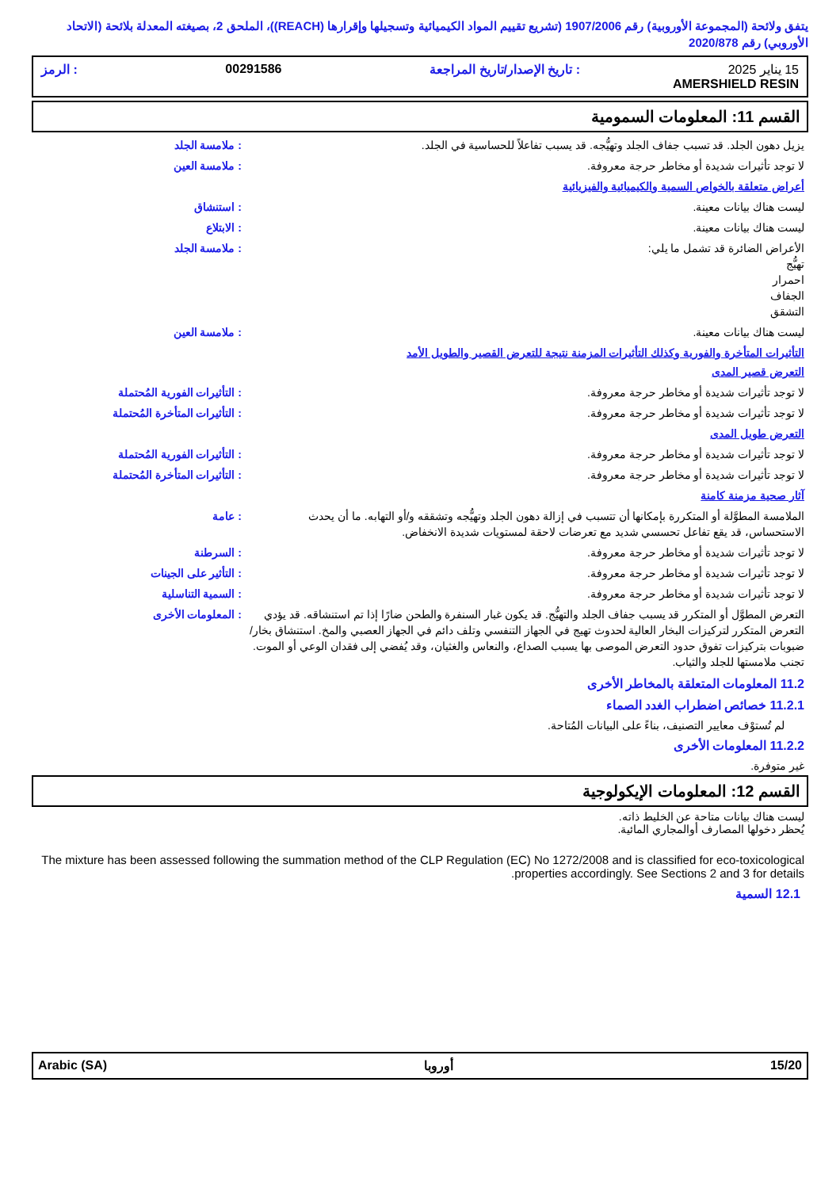يتفق ولائحة (المجموعة الأوروبية) رقم 1907/2006 (تشريع تقييم المواد الكيميائية وتسجيلها وإقرارها (REACH))، الملحق 2، بصيغته المعدلة بلائحة (الاتحاد الأوروبي) رقم 2020/878
15 يناير 2025: تاريخ الإصدار/تاريخ المراجعة 00291586: الرمز
AMERSHIELD RESIN
القسم 11: المعلومات السمومية
يزيل دهون الجلد. قد تسبب جفاف الجلد وتهيُّجه. قد يسبب تفاعلاً للحساسية في الجلد. : ملامسة الجلد
لا توجد تأثيرات شديدة أو مخاطر حرجة معروفة. : ملامسة العين
أعراض متعلقة بالخواص السمية والكيميائية والفيزيائية
ليست هناك بيانات معينة. : استنشاق
ليست هناك بيانات معينة. : الابتلاع
الأعراض الضائرة قد تشمل ما يلي:
تهيُّج
احمرار
الجفاف
التشقق
: ملامسة الجلد
ليست هناك بيانات معينة. : ملامسة العين
التأثيرات المتأخرة والفورية وكذلك التأثيرات المزمنة نتيجة للتعرض القصير والطويل الأمد
التعرض قصير المدى
لا توجد تأثيرات شديدة أو مخاطر حرجة معروفة. : التأثيرات الفورية المُحتملة
لا توجد تأثيرات شديدة أو مخاطر حرجة معروفة. : التأثيرات المتأخرة المُحتملة
التعرض طويل المدى
لا توجد تأثيرات شديدة أو مخاطر حرجة معروفة. : التأثيرات الفورية المُحتملة
لا توجد تأثيرات شديدة أو مخاطر حرجة معروفة. : التأثيرات المتأخرة المُحتملة
آثار صحية مزمنة كامنة
الملامسة المطوَّلة أو المتكررة بإمكانها أن تتسبب في إزالة دهون الجلد وتهيُّجه وتشققه و/أو التهابه. ما أن يحدث الاستحساس، قد يقع تفاعل تحسسي شديد مع تعرضات لاحقة لمستويات شديدة الانخفاض.
: عامة
لا توجد تأثيرات شديدة أو مخاطر حرجة معروفة. : السرطنة
لا توجد تأثيرات شديدة أو مخاطر حرجة معروفة. : التأثير على الجينات
لا توجد تأثيرات شديدة أو مخاطر حرجة معروفة. : السمية التناسلية
التعرض المطوَّل أو المتكرر قد يسبب جفاف الجلد والتهيُّج. قد يكون غبار السنفرة والطحن ضارًا إذا تم استنشاقه. قد يؤدي التعرض المتكرر لتركيزات البخار العالية لحدوث تهيج في الجهاز التنفسي وتلف دائم في الجهاز العصبي والمخ. استنشاق بخار/ضبوبات بتركيزات تفوق حدود التعرض الموصى بها يسبب الصداع، والنعاس والغثيان، وقد يُفضي إلى فقدان الوعي أو الموت. تجنب ملامستها للجلد والثياب.
: المعلومات الأخرى
11.2 المعلومات المتعلقة بالمخاطر الأخرى
11.2.1 خصائص اضطراب الغدد الصماء
لم تُستوْف معايير التصنيف، بناءً على البيانات المُتاحة.
11.2.2 المعلومات الأخرى
غير متوفرة.
القسم 12: المعلومات الإيكولوجية
ليست هناك بيانات متاحة عن الخليط ذاته.
يُحظر دخولها المصارف أوالمجاري المائية.
The mixture has been assessed following the summation method of the CLP Regulation (EC) No 1272/2008 and is classified for eco-toxicological properties accordingly. See Sections 2 and 3 for details.
12.1 السمية
Arabic (SA) أوروبا 15/20